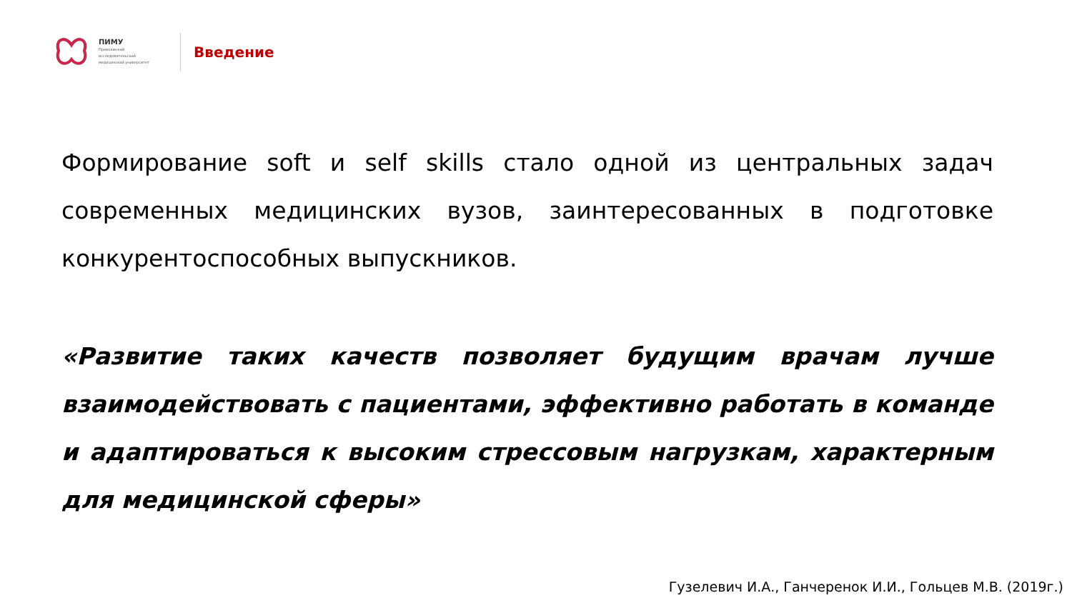ПИМУ
Приволжский
исследовательский
медицинский университет
Введение
Формирование soft и self skills стало одной из центральных задач современных медицинских вузов, заинтересованных в подготовке конкурентоспособных выпускников.
«Развитие таких качеств позволяет будущим врачам лучше взаимодействовать с пациентами, эффективно работать в команде и адаптироваться к высоким стрессовым нагрузкам, характерным для медицинской сферы»
Гузелевич И.А., Ганчеренок И.И., Гольцев М.В. (2019г.)